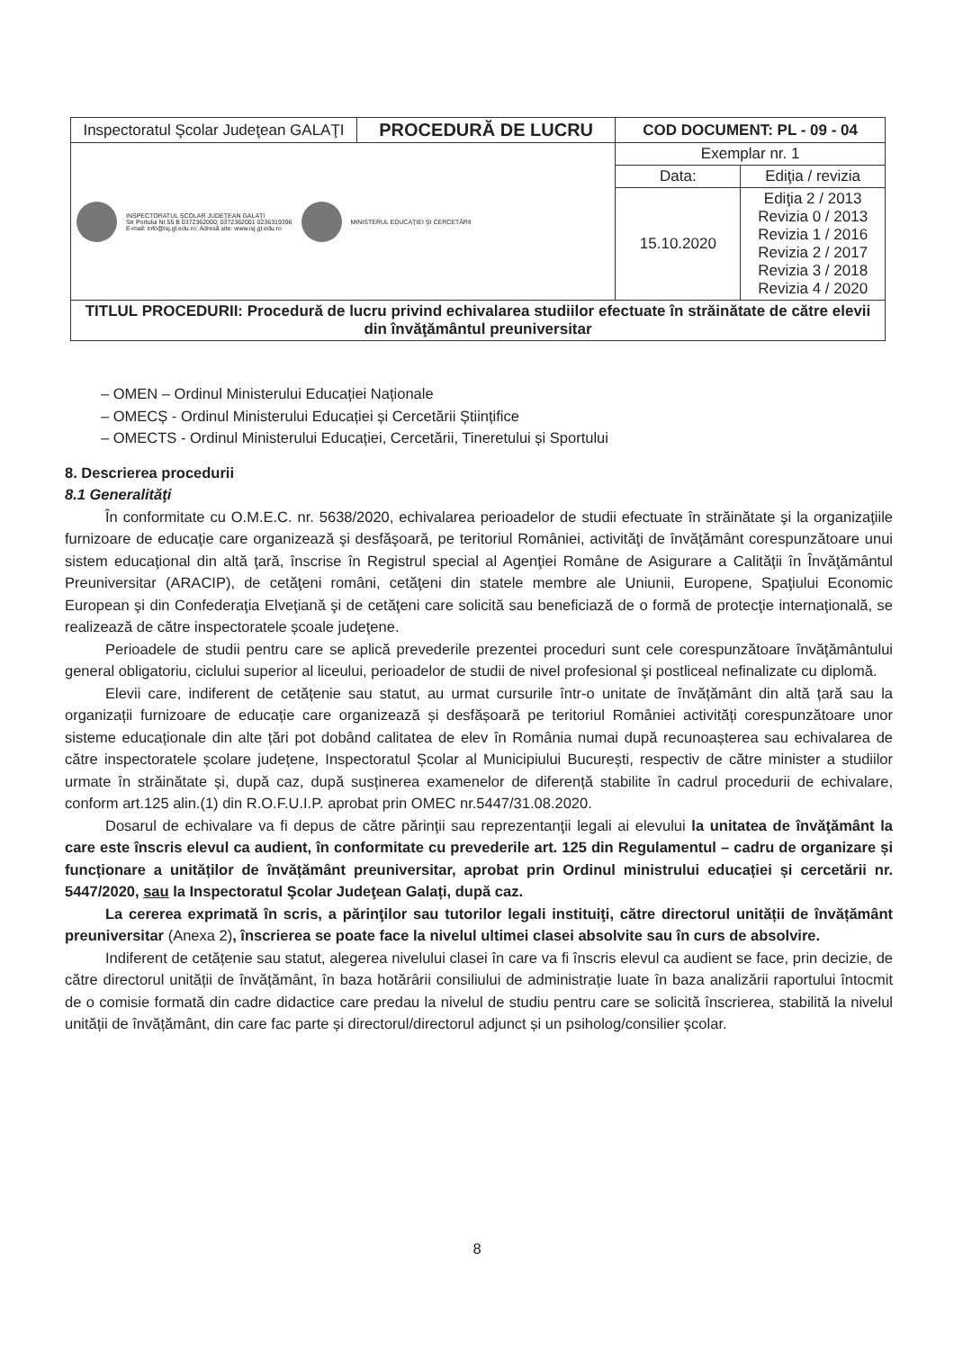| Inspectoratul Şcolar Judeţean GALAŢI | PROCEDURĂ DE LUCRU | COD DOCUMENT: PL - 09 - 04 | |
| INSPECTORATUL ŞCOLAR JUDEŢEAN GALAŢI Str Portului Nr.55 B 0372362000; 0372362001 0236319396 E-mail: info@isj.gl.edu.ro; Adresă site: www.isj.gl.edu.ro MINISTERUL EDUCAŢIEI ŞI CERCETĂRII | | Exemplar nr. 1 | |
| | | Data: | Ediţia / revizia |
| | | 15.10.2020 | Ediţia 2 / 2013 Revizia 0 / 2013 Revizia 1 / 2016 Revizia 2 / 2017 Revizia 3 / 2018 Revizia 4 / 2020 |
| TITLUL PROCEDURII: Procedură de lucru privind echivalarea studiilor efectuate în străinătate de către elevii din învăţământul preuniversitar | | | |
– OMEN – Ordinul Ministerului Educației Naționale
– OMECȘ - Ordinul Ministerului Educației și Cercetării Științifice
– OMECTS - Ordinul Ministerului Educației, Cercetării, Tineretului și Sportului
8. Descrierea procedurii
8.1 Generalităţi
În conformitate cu O.M.E.C. nr. 5638/2020, echivalarea perioadelor de studii efectuate în străinătate şi la organizaţiile furnizoare de educaţie care organizează şi desfăşoară, pe teritoriul României, activităţi de învăţământ corespunzătoare unui sistem educaţional din altă ţară, înscrise în Registrul special al Agenţiei Române de Asigurare a Calităţii în Învăţământul Preuniversitar (ARACIP), de cetăţeni români, cetăţeni din statele membre ale Uniunii, Europene, Spaţiului Economic European şi din Confederaţia Elveţiană şi de cetăţeni care solicită sau beneficiază de o formă de protecţie internaţională, se realizează de către inspectoratele școale judeţene.
Perioadele de studii pentru care se aplică prevederile prezentei proceduri sunt cele corespunzătoare învăţământului general obligatoriu, ciclului superior al liceului, perioadelor de studii de nivel profesional şi postliceal nefinalizate cu diplomă.
Elevii care, indiferent de cetățenie sau statut, au urmat cursurile într-o unitate de învățământ din altă țară sau la organizații furnizoare de educație care organizează și desfășoară pe teritoriul României activități corespunzătoare unor sisteme educaționale din alte țări pot dobând calitatea de elev în România numai după recunoașterea sau echivalarea de către inspectoratele școlare județene, Inspectoratul Școlar al Municipiului București, respectiv de către minister a studiilor urmate în străinătate și, după caz, după susținerea examenelor de diferență stabilite în cadrul procedurii de echivalare, conform art.125 alin.(1) din R.O.F.U.I.P. aprobat prin OMEC nr.5447/31.08.2020.
Dosarul de echivalare va fi depus de către părinţii sau reprezentanţii legali ai elevului la unitatea de învăţământ la care este înscris elevul ca audient, în conformitate cu prevederile art. 125 din Regulamentul – cadru de organizare și funcționare a unităților de învățământ preuniversitar, aprobat prin Ordinul ministrului educației și cercetării nr. 5447/2020, sau la Inspectoratul Şcolar Judeţean Galați, după caz.
La cererea exprimată în scris, a părinţilor sau tutorilor legali instituiţi, către directorul unității de învățământ preuniversitar (Anexa 2), înscrierea se poate face la nivelul ultimei clasei absolvite sau în curs de absolvire.
Indiferent de cetățenie sau statut, alegerea nivelului clasei în care va fi înscris elevul ca audient se face, prin decizie, de către directorul unității de învățământ, în baza hotărârii consiliului de administrație luate în baza analizării raportului întocmit de o comisie formată din cadre didactice care predau la nivelul de studiu pentru care se solicită înscrierea, stabilită la nivelul unității de învățământ, din care fac parte și directorul/directorul adjunct și un psiholog/consilier școlar.
8